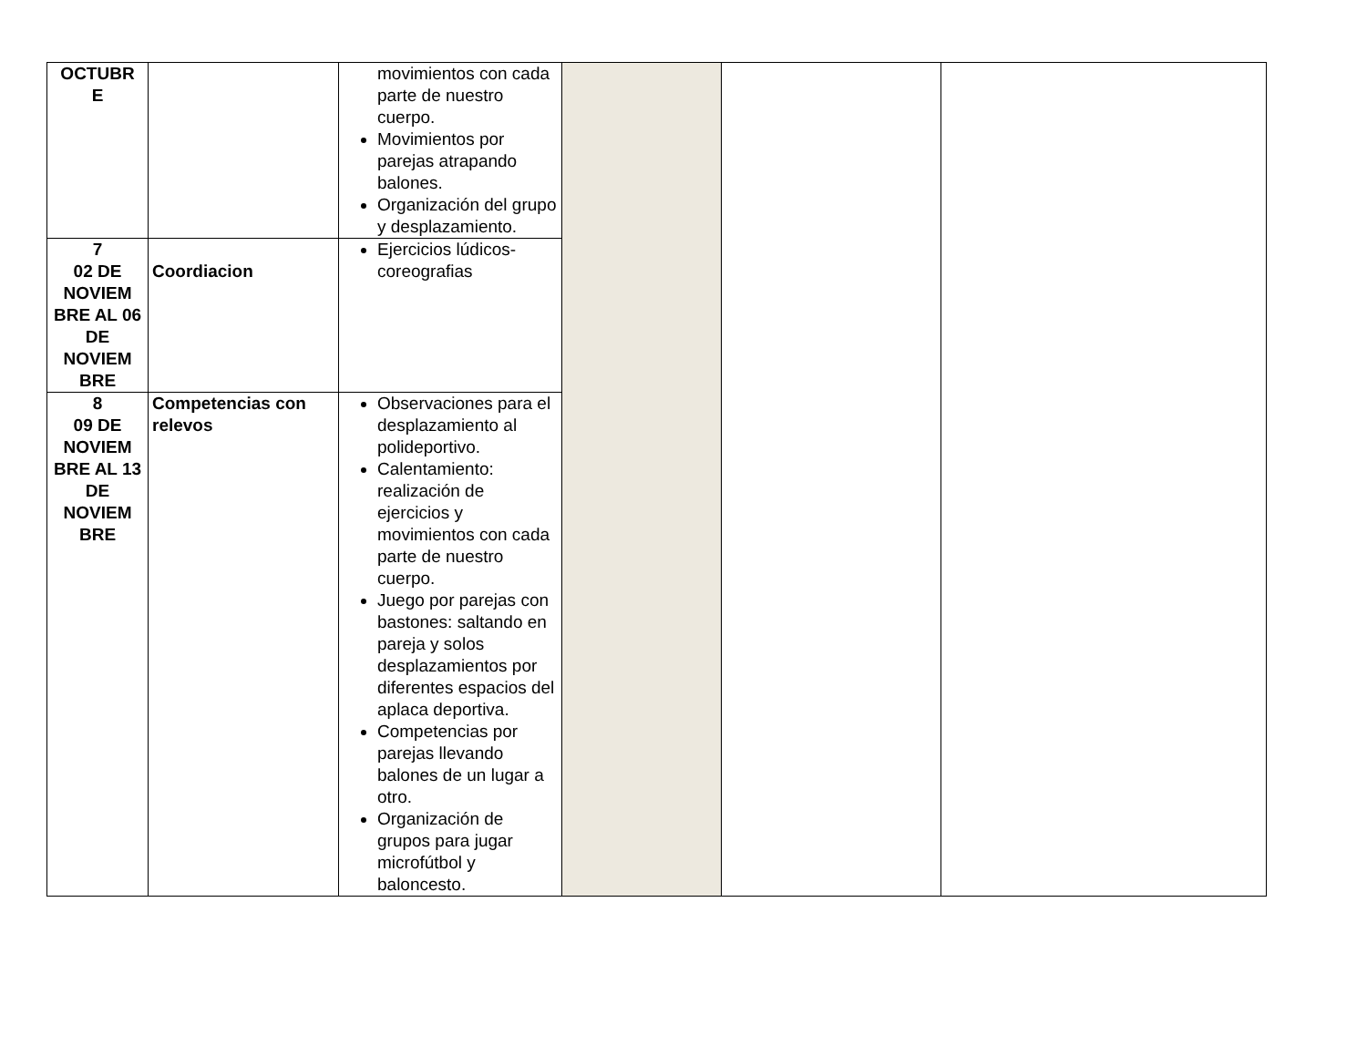| OCTUBR E | | movimientos con cada parte de nuestro cuerpo. Movimientos por parejas atrapando balones. Organización del grupo y desplazamiento. | | | |
| 7 02 DE NOVIEM BRE AL 06 DE NOVIEM BRE | Coordiacion | Ejercicios lúdicos-coreografias | | | |
| 8 09 DE NOVIEM BRE AL 13 DE NOVIEM BRE | Competencias con relevos | Observaciones para el desplazamiento al polideportivo. Calentamiento: realización de ejercicios y movimientos con cada parte de nuestro cuerpo. Juego por parejas con bastones: saltando en pareja y solos desplazamientos por diferentes espacios del aplaca deportiva. Competencias por parejas llevando balones de un lugar a otro. Organización de grupos para jugar microfútbol y baloncesto. | | | |